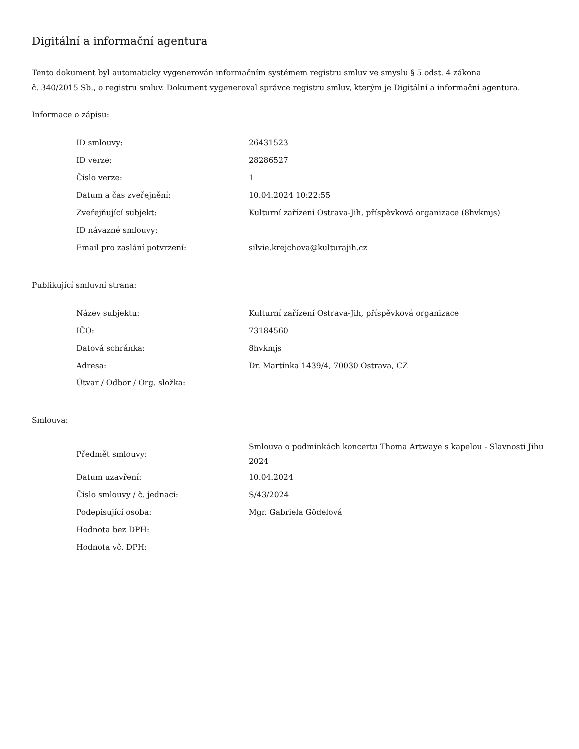Digitální a informační agentura
Tento dokument byl automaticky vygenerován informačním systémem registru smluv ve smyslu § 5 odst. 4 zákona
č. 340/2015 Sb., o registru smluv. Dokument vygeneroval správce registru smluv, kterým je Digitální a informační agentura.
Informace o zápisu:
| ID smlouvy: | 26431523 |
| ID verze: | 28286527 |
| Číslo verze: | 1 |
| Datum a čas zveřejnění: | 10.04.2024 10:22:55 |
| Zveřejňující subjekt: | Kulturní zařízení Ostrava-Jih, příspěvková organizace (8hvkmjs) |
| ID návazné smlouvy: | |
| Email pro zaslání potvrzení: | silvie.krejchova@kulturajih.cz |
Publikující smluvní strana:
| Název subjektu: | Kulturní zařízení Ostrava-Jih, příspěvková organizace |
| IČO: | 73184560 |
| Datová schránka: | 8hvkmjs |
| Adresa: | Dr. Martínka 1439/4, 70030 Ostrava, CZ |
| Útvar / Odbor / Org. složka: | |
Smlouva:
| Předmět smlouvy: | Smlouva o podmínkách koncertu Thoma Artwaye s kapelou - Slavnosti Jihu 2024 |
| Datum uzavření: | 10.04.2024 |
| Číslo smlouvy / č. jednací: | S/43/2024 |
| Podepisující osoba: | Mgr. Gabriela Gödelová |
| Hodnota bez DPH: | |
| Hodnota vč. DPH: | |